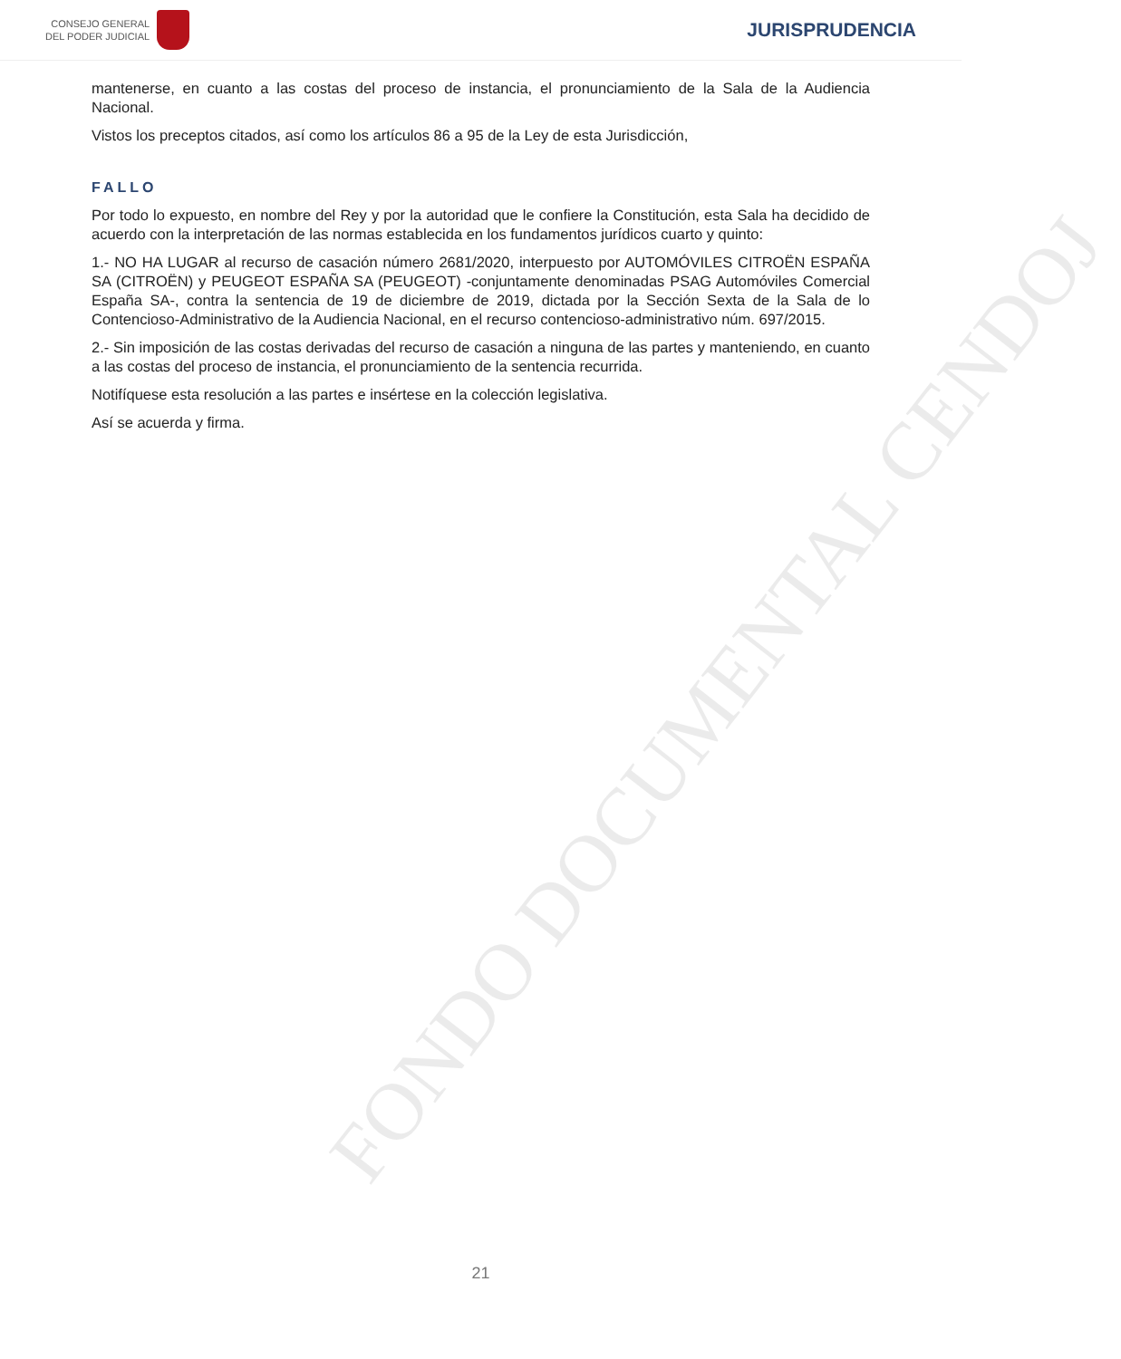CONSEJO GENERAL
DEL PODER JUDICIAL
JURISPRUDENCIA
mantenerse, en cuanto a las costas del proceso de instancia, el pronunciamiento de la Sala de la Audiencia Nacional.
Vistos los preceptos citados, así como los artículos 86 a 95 de la Ley de esta Jurisdicción,
FALLO
Por todo lo expuesto, en nombre del Rey y por la autoridad que le confiere la Constitución, esta Sala ha decidido de acuerdo con la interpretación de las normas establecida en los fundamentos jurídicos cuarto y quinto:
1.- NO HA LUGAR al recurso de casación número 2681/2020, interpuesto por AUTOMÓVILES CITROËN ESPAÑA SA (CITROËN) y PEUGEOT ESPAÑA SA (PEUGEOT) -conjuntamente denominadas PSAG Automóviles Comercial España SA-, contra la sentencia de 19 de diciembre de 2019, dictada por la Sección Sexta de la Sala de lo Contencioso-Administrativo de la Audiencia Nacional, en el recurso contencioso-administrativo núm. 697/2015.
2.- Sin imposición de las costas derivadas del recurso de casación a ninguna de las partes y manteniendo, en cuanto a las costas del proceso de instancia, el pronunciamiento de la sentencia recurrida.
Notifíquese esta resolución a las partes e insértese en la colección legislativa.
Así se acuerda y firma.
FONDO DOCUMENTAL CENDOJ
21